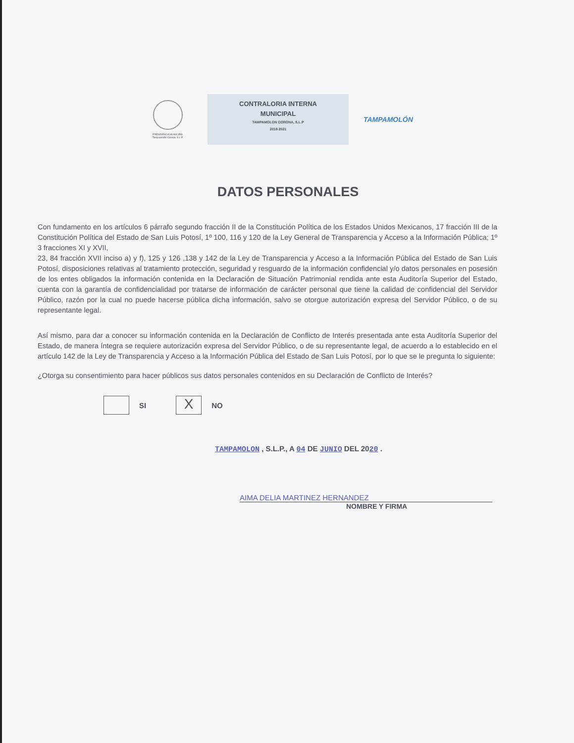PRESIDENCIA MUNICIPAL
Tampamolón Corona, S.L.P.
CONTRALORIA INTERNA
MUNICIPAL
TAMPAMOLON CORONA, S.L.P
2018-2021
TAMPAMOLÓN
DATOS PERSONALES
Con fundamento en los artículos 6 párrafo segundo fracción II de la Constitución Política de los Estados Unidos Mexicanos, 17 fracción III de la Constitución Política del Estado de San Luis Potosí, 1º 100, 116 y 120 de la Ley General de Transparencia y Acceso a la Información Pública; 1º 3 fracciones XI y XVII,
23, 84 fracción XVII inciso a) y f), 125 y 126 ,138 y 142 de la Ley de Transparencia y Acceso a la Información Pública del Estado de San Luis Potosí, disposiciones relativas al tratamiento protección, seguridad y resguardo de la información confidencial y/o datos personales en posesión de los entes obligados la información contenida en la Declaración de Situación Patrimonial rendida ante esta Auditoría Superior del Estado, cuenta con la garantía de confidencialidad por tratarse de información de carácter personal que tiene la calidad de confidencial del Servidor Público, razón por la cual no puede hacerse pública dicha información, salvo se otorgue autorización expresa del Servidor Público, o de su representante legal.
Así mismo, para dar a conocer su información contenida en la Declaración de Conflicto de Interés presentada ante esta Auditoría Superior del Estado, de manera íntegra se requiere autorización expresa del Servidor Público, o de su representante legal, de acuerdo a lo establecido en el artículo 142 de la Ley de Transparencia y Acceso a la Información Pública del Estado de San Luis Potosí, por lo que se le pregunta lo siguiente:
¿Otorga su consentimiento para hacer públicos sus datos personales contenidos en su Declaración de Conflicto de Interés?
SI
X
NO
TAMPAMOLON , S.L.P., A 04 DE JUNIO DEL 2020 .
AIMA DELIA MARTINEZ HERNANDEZ
NOMBRE Y FIRMA